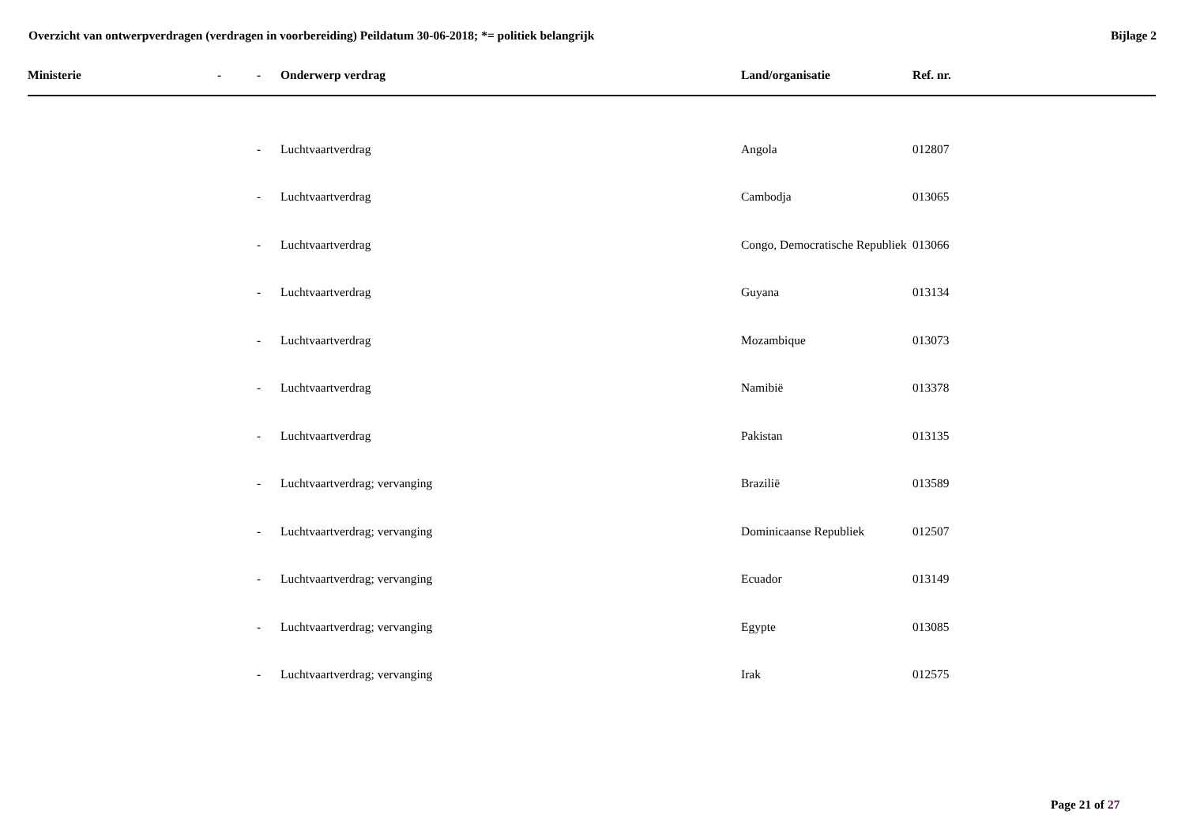Overzicht van ontwerpverdragen (verdragen in voorbereiding) Peildatum 30-06-2018; *= politiek belangrijk
Bijlage 2
| Ministerie | - | - | Onderwerp verdrag | Land/organisatie | Ref. nr. |
| --- | --- | --- | --- | --- | --- |
| | | - | Luchtvaartverdrag | Angola | 012807 |
| | | - | Luchtvaartverdrag | Cambodja | 013065 |
| | | - | Luchtvaartverdrag | Congo, Democratische Republiek | 013066 |
| | | - | Luchtvaartverdrag | Guyana | 013134 |
| | | - | Luchtvaartverdrag | Mozambique | 013073 |
| | | - | Luchtvaartverdrag | Namibië | 013378 |
| | | - | Luchtvaartverdrag | Pakistan | 013135 |
| | | - | Luchtvaartverdrag; vervanging | Brazilië | 013589 |
| | | - | Luchtvaartverdrag; vervanging | Dominicaanse Republiek | 012507 |
| | | - | Luchtvaartverdrag; vervanging | Ecuador | 013149 |
| | | - | Luchtvaartverdrag; vervanging | Egypte | 013085 |
| | | - | Luchtvaartverdrag; vervanging | Irak | 012575 |
Page 21 of 27